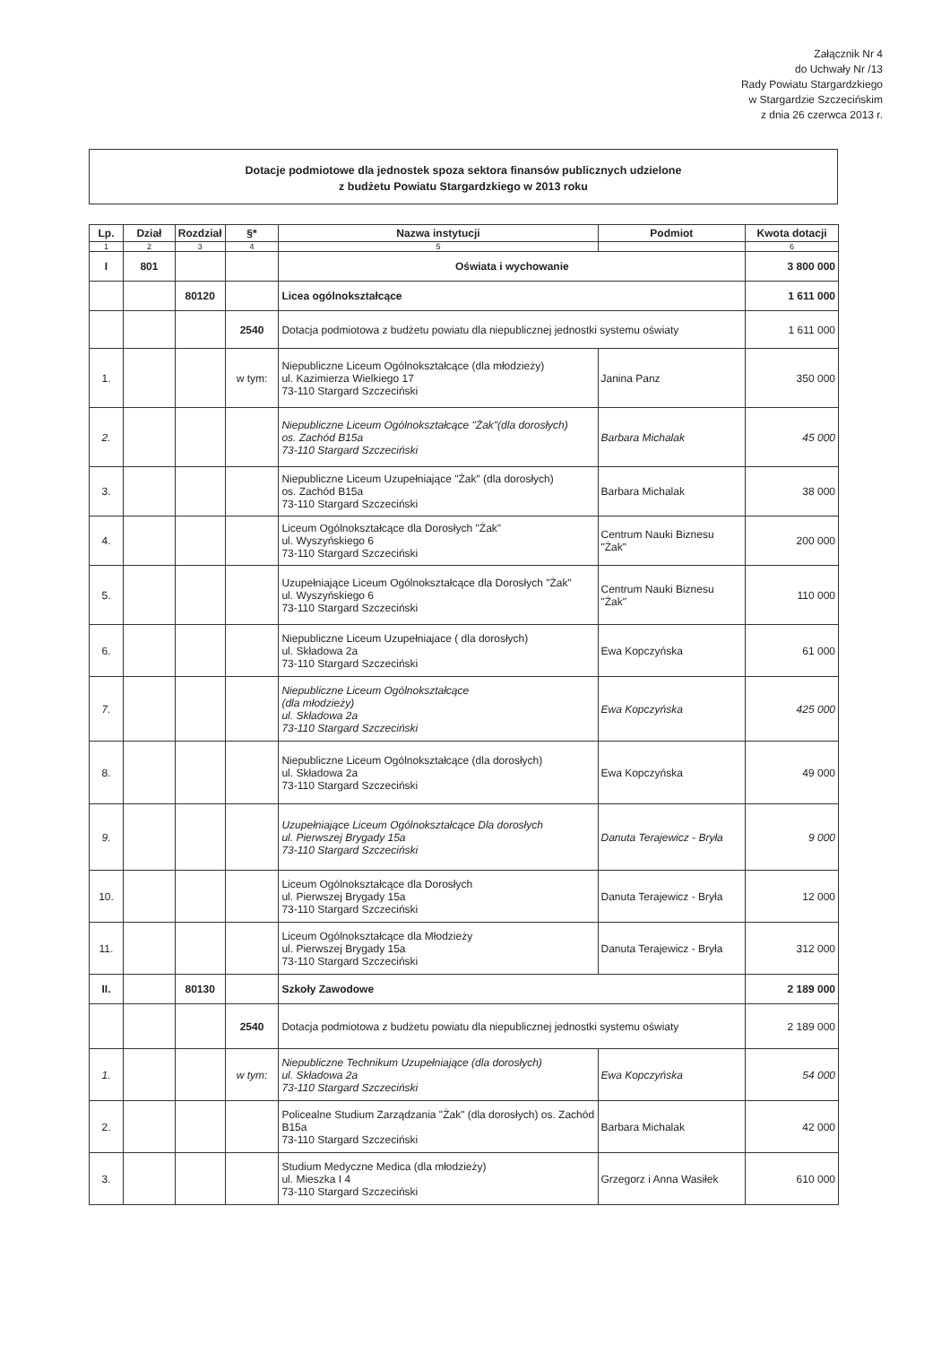Załącznik Nr 4
do Uchwały Nr /13
Rady Powiatu Stargardzkiego
w Stargardzie Szczecińskim
z dnia 26 czerwca 2013 r.
Dotacje podmiotowe dla jednostek spoza sektora finansów publicznych udzielone
z budżetu Powiatu Stargardzkiego w 2013 roku
| Lp. | Dział | Rozdział | §* | Nazwa instytucji | Podmiot | Kwota dotacji |
| --- | --- | --- | --- | --- | --- | --- |
| 1 | 2 | 3 | 4 | 5 | | 6 |
| I | 801 | | | Oświata i wychowanie | | 3 800 000 |
| | | 80120 | | Licea ogólnokształcące | | 1 611 000 |
| | | | 2540 | Dotacja podmiotowa z budżetu powiatu dla niepublicznej jednostki systemu oświaty | | 1 611 000 |
| 1. | | | w tym: | Niepubliczne Liceum Ogólnokształcące (dla młodzieży) ul. Kazimierza Wielkiego 17 73-110 Stargard Szczeciński | Janina Panz | 350 000 |
| 2. | | | | Niepubliczne Liceum Ogólnokształcące "Żak"(dla dorosłych) os. Zachód B15a 73-110 Stargard Szczeciński | Barbara Michalak | 45 000 |
| 3. | | | | Niepubliczne Liceum Uzupełniające "Żak" (dla dorosłych) os. Zachód B15a 73-110 Stargard Szczeciński | Barbara Michalak | 38 000 |
| 4. | | | | Liceum Ogólnokształcące dla Dorosłych "Żak" ul. Wyszyńskiego 6 73-110 Stargard Szczeciński | Centrum Nauki Biznesu "Żak" | 200 000 |
| 5. | | | | Uzupełniające Liceum Ogólnokształcące dla Dorosłych "Żak" ul. Wyszyńskiego 6 73-110 Stargard Szczeciński | Centrum Nauki Biznesu "Żak" | 110 000 |
| 6. | | | | Niepubliczne Liceum Uzupełniajace ( dla dorosłych) ul. Składowa 2a 73-110 Stargard Szczeciński | Ewa Kopczyńska | 61 000 |
| 7. | | | | Niepubliczne Liceum Ogólnokształcące (dla młodzieży) ul. Składowa 2a 73-110 Stargard Szczeciński | Ewa Kopczyńska | 425 000 |
| 8. | | | | Niepubliczne Liceum Ogólnokształcące (dla dorosłych) ul. Składowa 2a 73-110 Stargard Szczeciński | Ewa Kopczyńska | 49 000 |
| 9. | | | | Uzupełniające Liceum Ogólnokształcące Dla dorosłych ul. Pierwszej Brygady 15a 73-110 Stargard Szczeciński | Danuta Terajewicz - Bryła | 9 000 |
| 10. | | | | Liceum Ogólnokształcące dla Dorosłych ul. Pierwszej Brygady 15a 73-110 Stargard Szczeciński | Danuta Terajewicz - Bryła | 12 000 |
| 11. | | | | Liceum Ogólnokształcące dla Młodzieży ul. Pierwszej Brygady 15a 73-110 Stargard Szczeciński | Danuta Terajewicz - Bryła | 312 000 |
| II. | | 80130 | | Szkoły Zawodowe | | 2 189 000 |
| | | | 2540 | Dotacja podmiotowa z budżetu powiatu dla niepublicznej jednostki systemu oświaty | | 2 189 000 |
| 1. | | | w tym: | Niepubliczne Technikum Uzupełniające (dla dorosłych) ul. Składowa 2a 73-110 Stargard Szczeciński | Ewa Kopczyńska | 54 000 |
| 2. | | | | Policealne Studium Zarządzania "Żak" (dla dorosłych) os. Zachód B15a 73-110 Stargard Szczeciński | Barbara Michalak | 42 000 |
| 3. | | | | Studium Medyczne Medica (dla młodzieży) ul. Mieszka I 4 73-110 Stargard Szczeciński | Grzegorz i Anna Wasiłek | 610 000 |